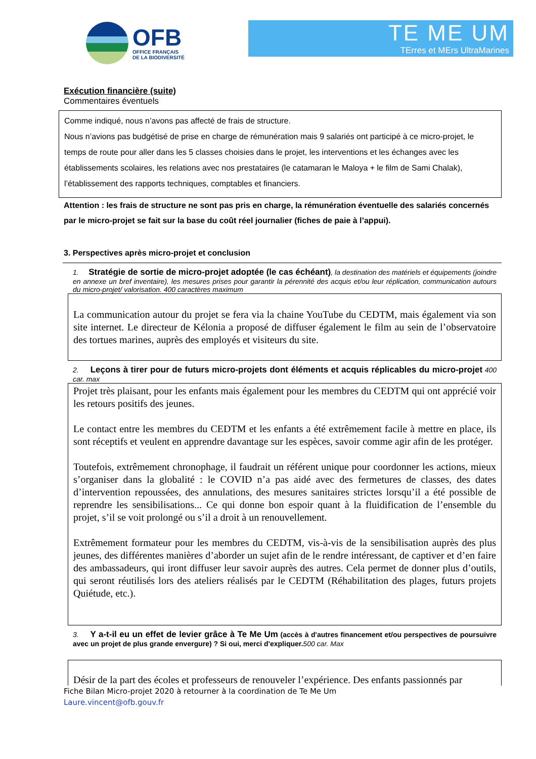OFB
OFFICE FRANÇAIS
DE LA BIODIVERSITÉ
TE ME UM
TErres et MErs UltraMarines
Exécution financière (suite)
Commentaires éventuels
Comme indiqué, nous n’avons pas affecté de frais de structure.
Nous n’avions pas budgétisé de prise en charge de rémunération mais 9 salariés ont participé à ce micro-projet, le temps de route pour aller dans les 5 classes choisies dans le projet, les interventions et les échanges avec les établissements scolaires, les relations avec nos prestataires (le catamaran le Maloya + le film de Sami Chalak), l’établissement des rapports techniques, comptables et financiers.
Attention : les frais de structure ne sont pas pris en charge, la rémunération éventuelle des salariés concernés par le micro-projet se fait sur la base du coût réel journalier (fiches de paie à l’appui).
3. Perspectives après micro-projet et conclusion
1. Stratégie de sortie de micro-projet adoptée (le cas échéant), la destination des matériels et équipements (joindre en annexe un bref inventaire), les mesures prises pour garantir la pérennité des acquis et/ou leur réplication, communication autours du micro-projet/ valorisation. 400 caractères maximum
La communication autour du projet se fera via la chaine YouTube du CEDTM, mais également via son site internet. Le directeur de Kélonia a proposé de diffuser également le film au sein de l’observatoire des tortues marines, auprès des employés et visiteurs du site.
2. Leçons à tirer pour de futurs micro-projets dont éléments et acquis réplicables du micro-projet 400 car. max
Projet très plaisant, pour les enfants mais également pour les membres du CEDTM qui ont apprécié voir les retours positifs des jeunes.
Le contact entre les membres du CEDTM et les enfants a été extrêmement facile à mettre en place, ils sont réceptifs et veulent en apprendre davantage sur les espèces, savoir comme agir afin de les protéger.
Toutefois, extrêmement chronophage, il faudrait un référent unique pour coordonner les actions, mieux s’organiser dans la globalité : le COVID n’a pas aidé avec des fermetures de classes, des dates d’intervention repoussées, des annulations, des mesures sanitaires strictes lorsqu’il a été possible de reprendre les sensibilisations... Ce qui donne bon espoir quant à la fluidification de l’ensemble du projet, s’il se voit prolongé ou s’il a droit à un renouvellement.
Extrêmement formateur pour les membres du CEDTM, vis-à-vis de la sensibilisation auprès des plus jeunes, des différentes manières d’aborder un sujet afin de le rendre intéressant, de captiver et d’en faire des ambassadeurs, qui iront diffuser leur savoir auprès des autres. Cela permet de donner plus d’outils, qui seront réutilisés lors des ateliers réalisés par le CEDTM (Réhabilitation des plages, futurs projets Quiétude, etc.).
3. Y a-t-il eu un effet de levier grâce à Te Me Um (accès à d'autres financement et/ou perspectives de poursuivre avec un projet de plus grande envergure) ? Si oui, merci d'expliquer. 500 car. Max
Désir de la part des écoles et professeurs de renouveler l’expérience. Des enfants passionnés par
Fiche Bilan Micro-projet 2020 à retourner à la coordination de Te Me Um
Laure.vincent@ofb.gouv.fr